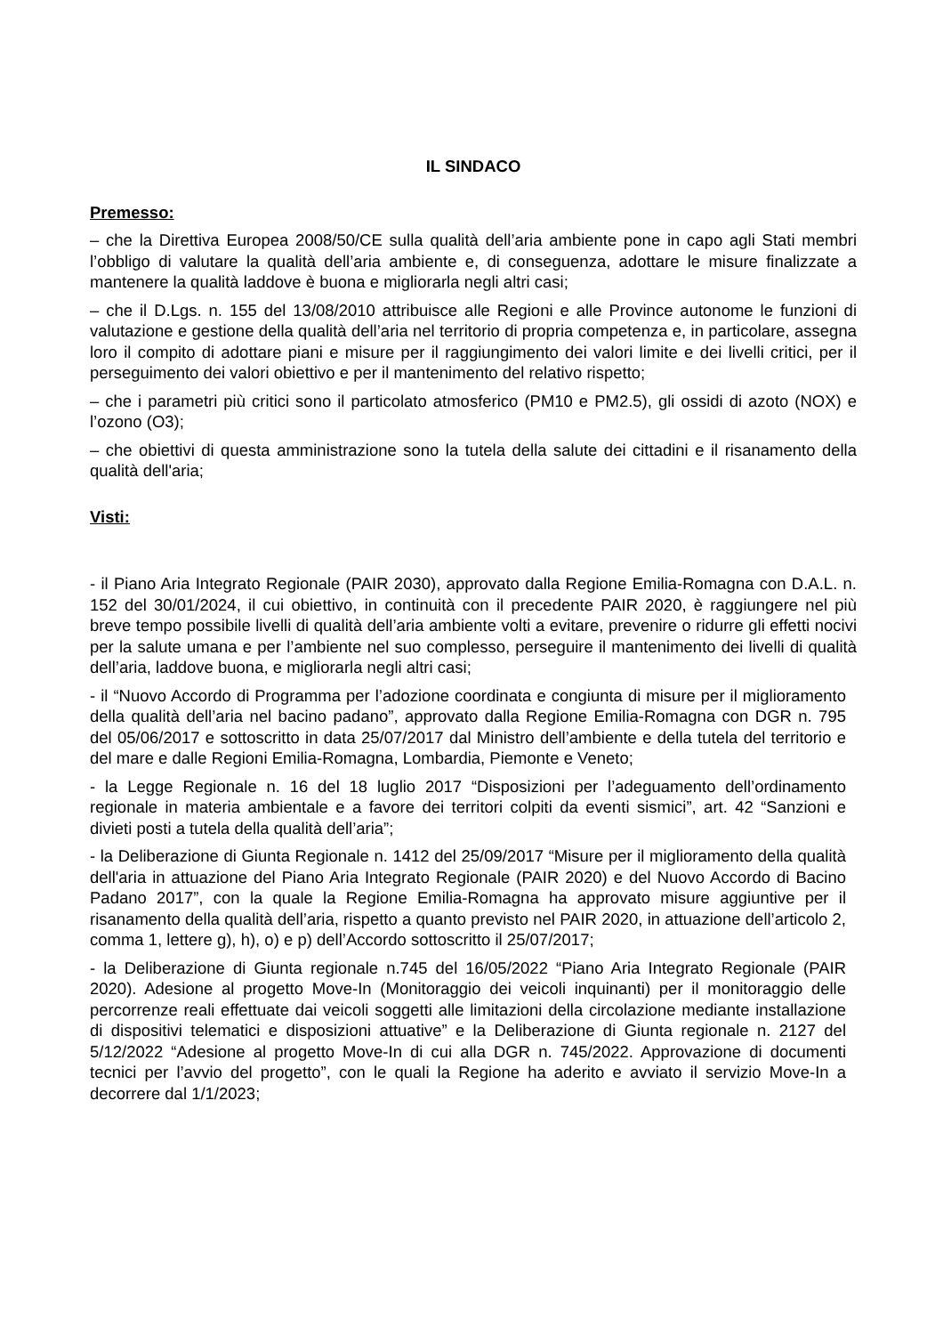IL SINDACO
Premesso:
– che la Direttiva Europea 2008/50/CE sulla qualità dell’aria ambiente pone in capo agli Stati membri l’obbligo di valutare la qualità dell’aria ambiente e, di conseguenza, adottare le misure finalizzate a mantenere la qualità laddove è buona e migliorarla negli altri casi;
– che il D.Lgs. n. 155 del 13/08/2010 attribuisce alle Regioni e alle Province autonome le funzioni di valutazione e gestione della qualità dell’aria nel territorio di propria competenza e, in particolare, assegna loro il compito di adottare piani e misure per il raggiungimento dei valori limite e dei livelli critici, per il perseguimento dei valori obiettivo e per il mantenimento del relativo rispetto;
– che i parametri più critici sono il particolato atmosferico (PM10 e PM2.5), gli ossidi di azoto (NOX) e l’ozono (O3);
– che obiettivi di questa amministrazione sono la tutela della salute dei cittadini e il risanamento della qualità dell'aria;
Visti:
- il Piano Aria Integrato Regionale (PAIR 2030), approvato dalla Regione Emilia-Romagna con D.A.L. n. 152 del 30/01/2024, il cui obiettivo, in continuità con il precedente PAIR 2020, è raggiungere nel più breve tempo possibile livelli di qualità dell’aria ambiente volti a evitare, prevenire o ridurre gli effetti nocivi per la salute umana e per l’ambiente nel suo complesso, perseguire il mantenimento dei livelli di qualità dell’aria, laddove buona, e migliorarla negli altri casi;
- il “Nuovo Accordo di Programma per l’adozione coordinata e congiunta di misure per il miglioramento della qualità dell’aria nel bacino padano”, approvato dalla Regione Emilia-Romagna con DGR n. 795 del 05/06/2017 e sottoscritto in data 25/07/2017 dal Ministro dell’ambiente e della tutela del territorio e del mare e dalle Regioni Emilia-Romagna, Lombardia, Piemonte e Veneto;
- la Legge Regionale n. 16 del 18 luglio 2017 “Disposizioni per l’adeguamento dell’ordinamento regionale in materia ambientale e a favore dei territori colpiti da eventi sismici”, art. 42 “Sanzioni e divieti posti a tutela della qualità dell’aria”;
- la Deliberazione di Giunta Regionale n. 1412 del 25/09/2017 “Misure per il miglioramento della qualità dell'aria in attuazione del Piano Aria Integrato Regionale (PAIR 2020) e del Nuovo Accordo di Bacino Padano 2017”, con la quale la Regione Emilia-Romagna ha approvato misure aggiuntive per il risanamento della qualità dell’aria, rispetto a quanto previsto nel PAIR 2020, in attuazione dell’articolo 2, comma 1, lettere g), h), o) e p) dell’Accordo sottoscritto il 25/07/2017;
- la Deliberazione di Giunta regionale n.745 del 16/05/2022 “Piano Aria Integrato Regionale (PAIR 2020). Adesione al progetto Move-In (Monitoraggio dei veicoli inquinanti) per il monitoraggio delle percorrenze reali effettuate dai veicoli soggetti alle limitazioni della circolazione mediante installazione di dispositivi telematici e disposizioni attuative” e la Deliberazione di Giunta regionale n. 2127 del 5/12/2022 “Adesione al progetto Move-In di cui alla DGR n. 745/2022. Approvazione di documenti tecnici per l’avvio del progetto”, con le quali la Regione ha aderito e avviato il servizio Move-In a decorrere dal 1/1/2023;